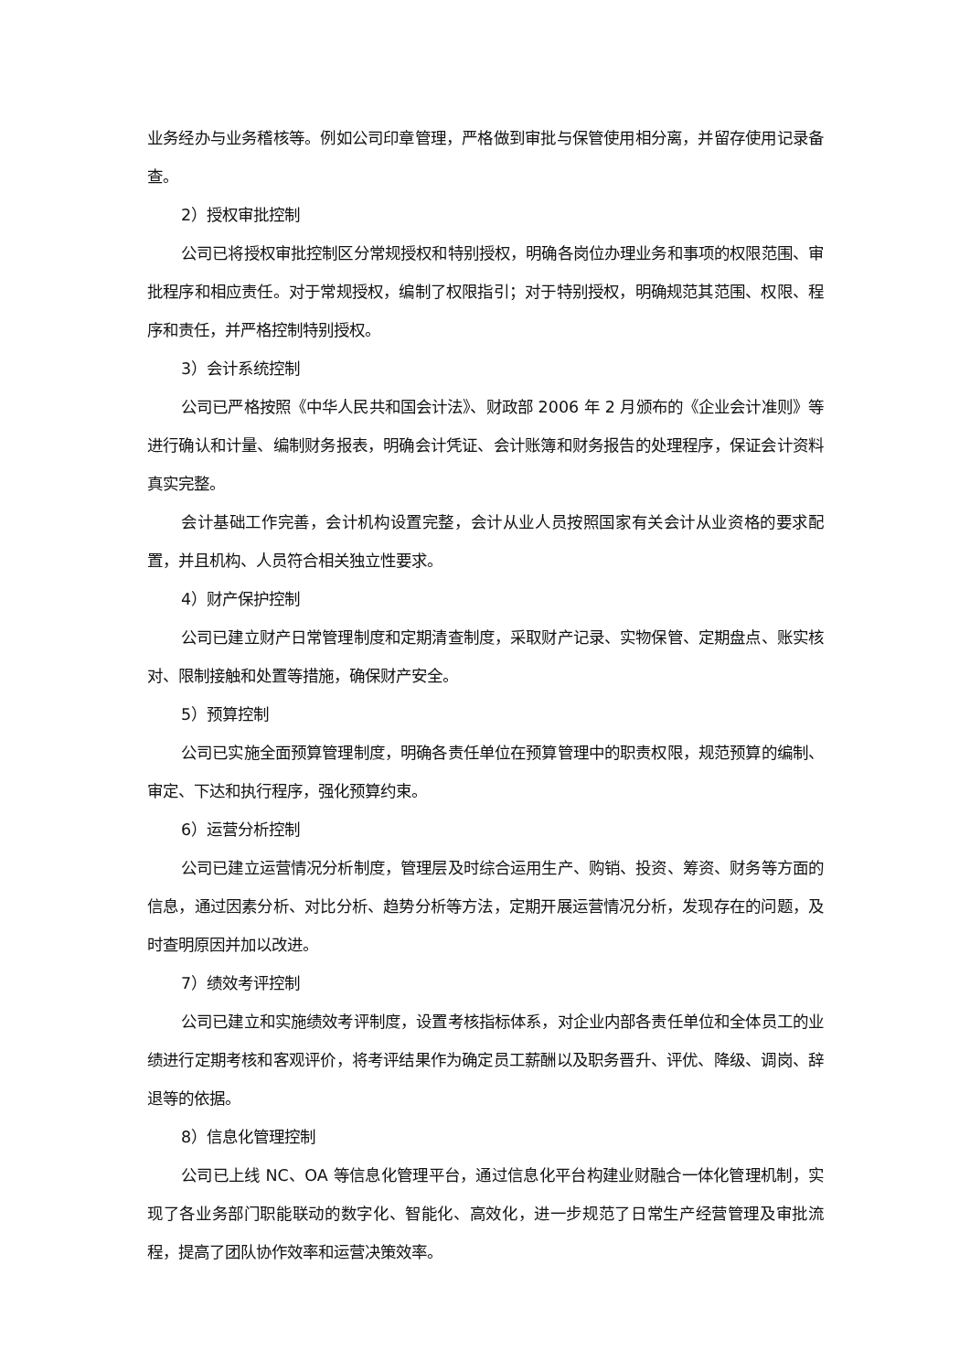业务经办与业务稽核等。例如公司印章管理，严格做到审批与保管使用相分离，并留存使用记录备查。
2）授权审批控制
公司已将授权审批控制区分常规授权和特别授权，明确各岗位办理业务和事项的权限范围、审批程序和相应责任。对于常规授权，编制了权限指引；对于特别授权，明确规范其范围、权限、程序和责任，并严格控制特别授权。
3）会计系统控制
公司已严格按照《中华人民共和国会计法》、财政部 2006 年 2 月颁布的《企业会计准则》等进行确认和计量、编制财务报表，明确会计凭证、会计账簿和财务报告的处理程序，保证会计资料真实完整。
会计基础工作完善，会计机构设置完整，会计从业人员按照国家有关会计从业资格的要求配置，并且机构、人员符合相关独立性要求。
4）财产保护控制
公司已建立财产日常管理制度和定期清查制度，采取财产记录、实物保管、定期盘点、账实核对、限制接触和处置等措施，确保财产安全。
5）预算控制
公司已实施全面预算管理制度，明确各责任单位在预算管理中的职责权限，规范预算的编制、审定、下达和执行程序，强化预算约束。
6）运营分析控制
公司已建立运营情况分析制度，管理层及时综合运用生产、购销、投资、筹资、财务等方面的信息，通过因素分析、对比分析、趋势分析等方法，定期开展运营情况分析，发现存在的问题，及时查明原因并加以改进。
7）绩效考评控制
公司已建立和实施绩效考评制度，设置考核指标体系，对企业内部各责任单位和全体员工的业绩进行定期考核和客观评价，将考评结果作为确定员工薪酬以及职务晋升、评优、降级、调岗、辞退等的依据。
8）信息化管理控制
公司已上线 NC、OA 等信息化管理平台，通过信息化平台构建业财融合一体化管理机制，实现了各业务部门职能联动的数字化、智能化、高效化，进一步规范了日常生产经营管理及审批流程，提高了团队协作效率和运营决策效率。